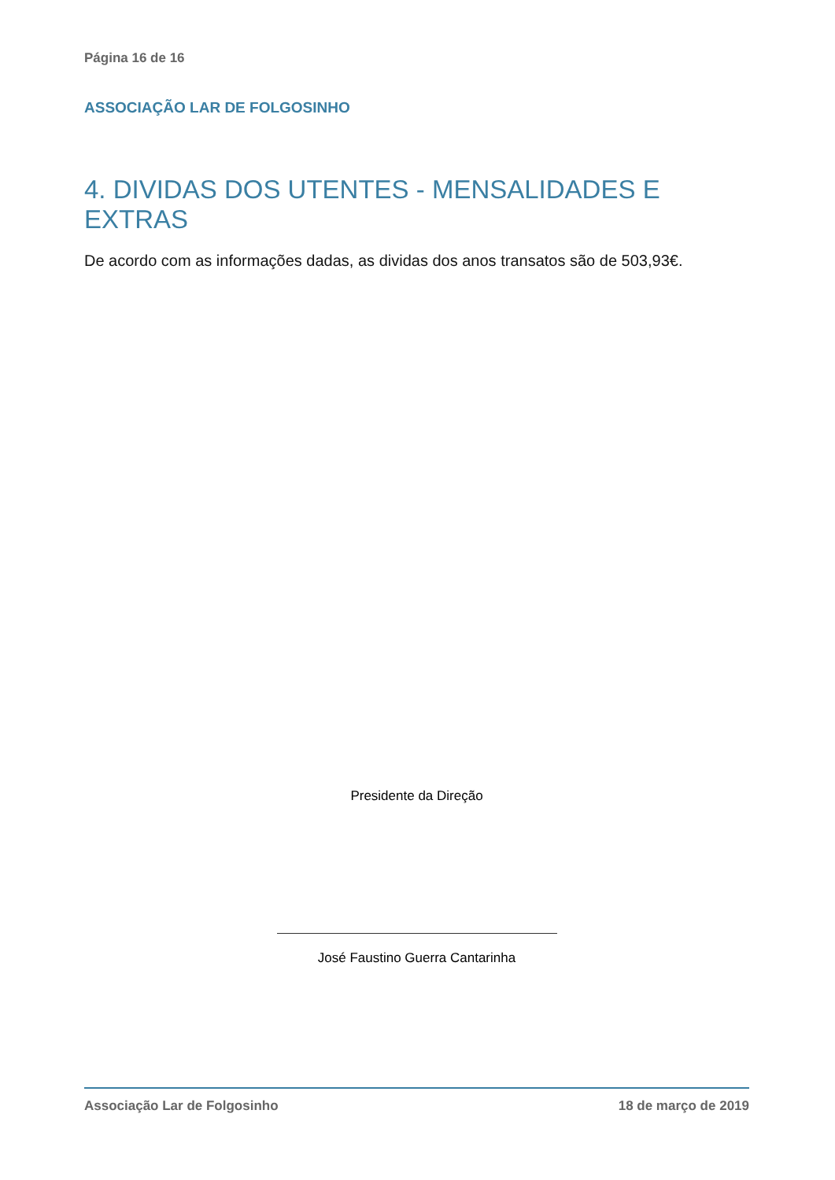Página 16 de 16
ASSOCIAÇÃO LAR DE FOLGOSINHO
4. DIVIDAS DOS UTENTES - MENSALIDADES E EXTRAS
De acordo com as informações dadas, as dividas dos anos transatos são de 503,93€.
Presidente da Direção
José Faustino Guerra Cantarinha
Associação Lar de Folgosinho 18 de março de 2019